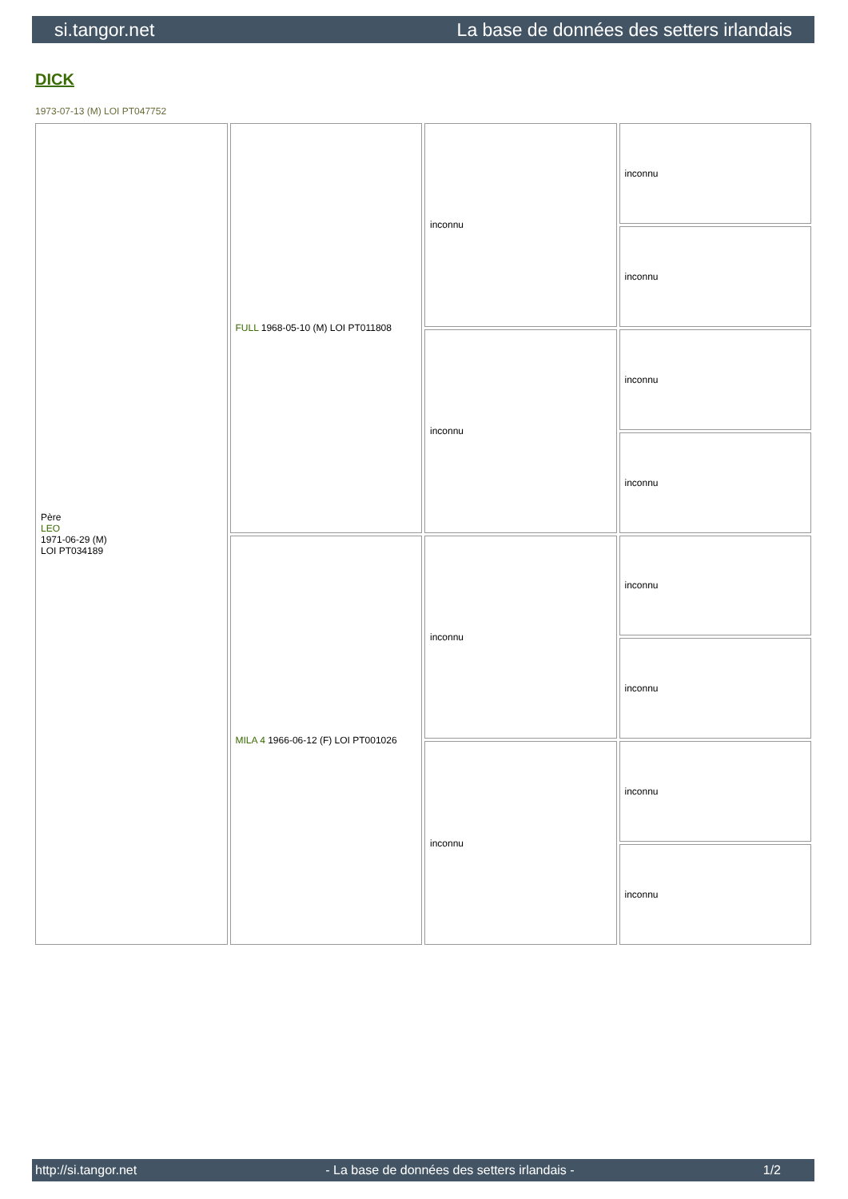si.tangor.net La base de données des setters irlandais
DICK
1973-07-13 (M) LOI PT047752
| Père LEO 1971-06-29 (M) LOI PT034189 | FULL 1968-05-10 (M) LOI PT011808 | inconnu | inconnu |
| | | | inconnu |
| | | inconnu | inconnu |
| | | | inconnu |
| | MILA 4 1966-06-12 (F) LOI PT001026 | inconnu | inconnu |
| | | | inconnu |
| | | inconnu | inconnu |
| | | | inconnu |
http://si.tangor.net - La base de données des setters irlandais - 1/2